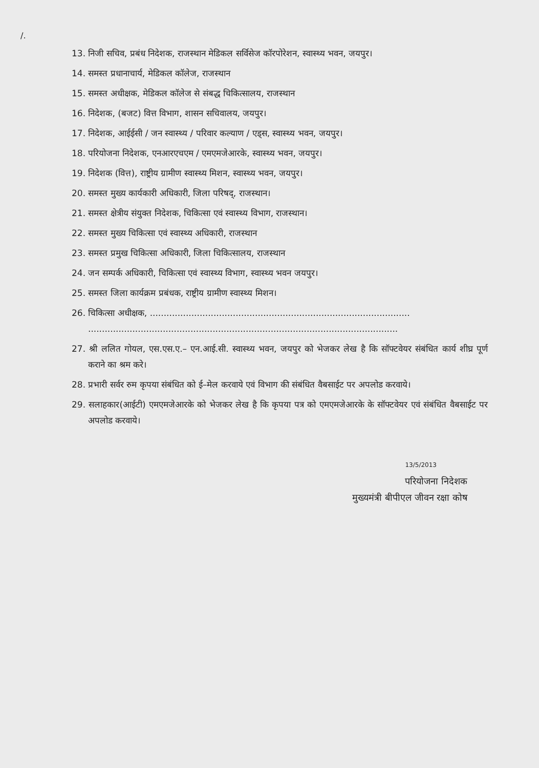/.
13. निजी सचिव, प्रबंध निदेशक, राजस्थान मेडिकल सर्विसेज कॉरपोरेशन, स्वास्थ्य भवन, जयपुर।
14. समस्त प्रधानाचार्य, मेडिकल कॉलेज, राजस्थान
15. समस्त अधीक्षक, मेडिकल कॉलेज से संबद्ध चिकित्सालय, राजस्थान
16. निदेशक, (बजट) वित्त विभाग, शासन सचिवालय, जयपुर।
17. निदेशक, आईईसी / जन स्वास्थ्य / परिवार कल्याण / एड्स, स्वास्थ्य भवन, जयपुर।
18. परियोजना निदेशक, एनआरएचएम / एमएमजेआरके, स्वास्थ्य भवन, जयपुर।
19. निदेशक (वित्त), राष्ट्रीय ग्रामीण स्वास्थ्य मिशन, स्वास्थ्य भवन, जयपुर।
20. समस्त मुख्य कार्यकारी अधिकारी, जिला परिषद्, राजस्थान।
21. समस्त क्षेत्रीय संयुक्त निदेशक, चिकित्सा एवं स्वास्थ्य विभाग, राजस्थान।
22. समस्त मुख्य चिकित्सा एवं स्वास्थ्य अधिकारी, राजस्थान
23. समस्त प्रमुख चिकित्सा अधिकारी, जिला चिकित्सालय, राजस्थान
24. जन सम्पर्क अधिकारी, चिकित्सा एवं स्वास्थ्य विभाग, स्वास्थ्य भवन जयपुर।
25. समस्त जिला कार्यक्रम प्रबंधक, राष्ट्रीय ग्रामीण स्वास्थ्य मिशन।
26. चिकित्सा अधीक्षक, ..............................................................................................
................................................................................................................
27. श्री ललित गोयल, एस.एस.ए.– एन.आई.सी. स्वास्थ्य भवन, जयपुर को भेजकर लेख है कि सॉफ्टवेयर संबंधित कार्य शीघ्र पूर्ण कराने का श्रम करे।
28. प्रभारी सर्वर रुम कृपया संबंधित को ई–मेल करवाये एवं विभाग की संबंधित वैबसाईट पर अपलोड करवाये।
29. सलाहकार(आईटी) एमएमजेआरके को भेजकर लेख है कि कृपया पत्र को एमएमजेआरके के सॉफ्टवेयर एवं संबंधित वैबसाईट पर अपलोड करवाये।
13/5/2013
परियोजना निदेशक
मुख्यमंत्री बीपीएल जीवन रक्षा कोष